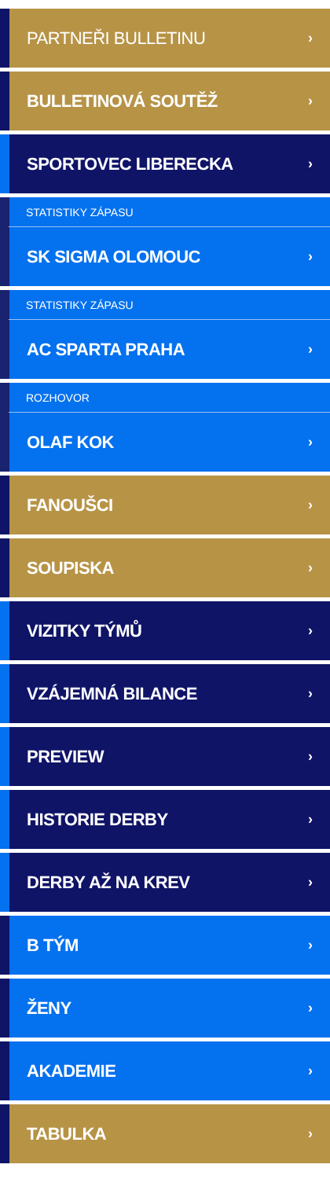PARTNEŘI BULLETINU ›
BULLETINOVÁ SOUTĚŽ ›
SPORTOVEC LIBERECKA ›
STATISTIKY ZÁPASU
SK SIGMA OLOMOUC ›
STATISTIKY ZÁPASU
AC SPARTA PRAHA ›
ROZHOVOR
OLAF KOK ›
FANOUŠCI ›
SOUPISKA ›
VIZITKY TÝMŮ ›
VZÁJEMNÁ BILANCE ›
PREVIEW ›
HISTORIE DERBY ›
DERBY AŽ NA KREV ›
B TÝM ›
ŽENY ›
AKADEMIE ›
TABULKA ›